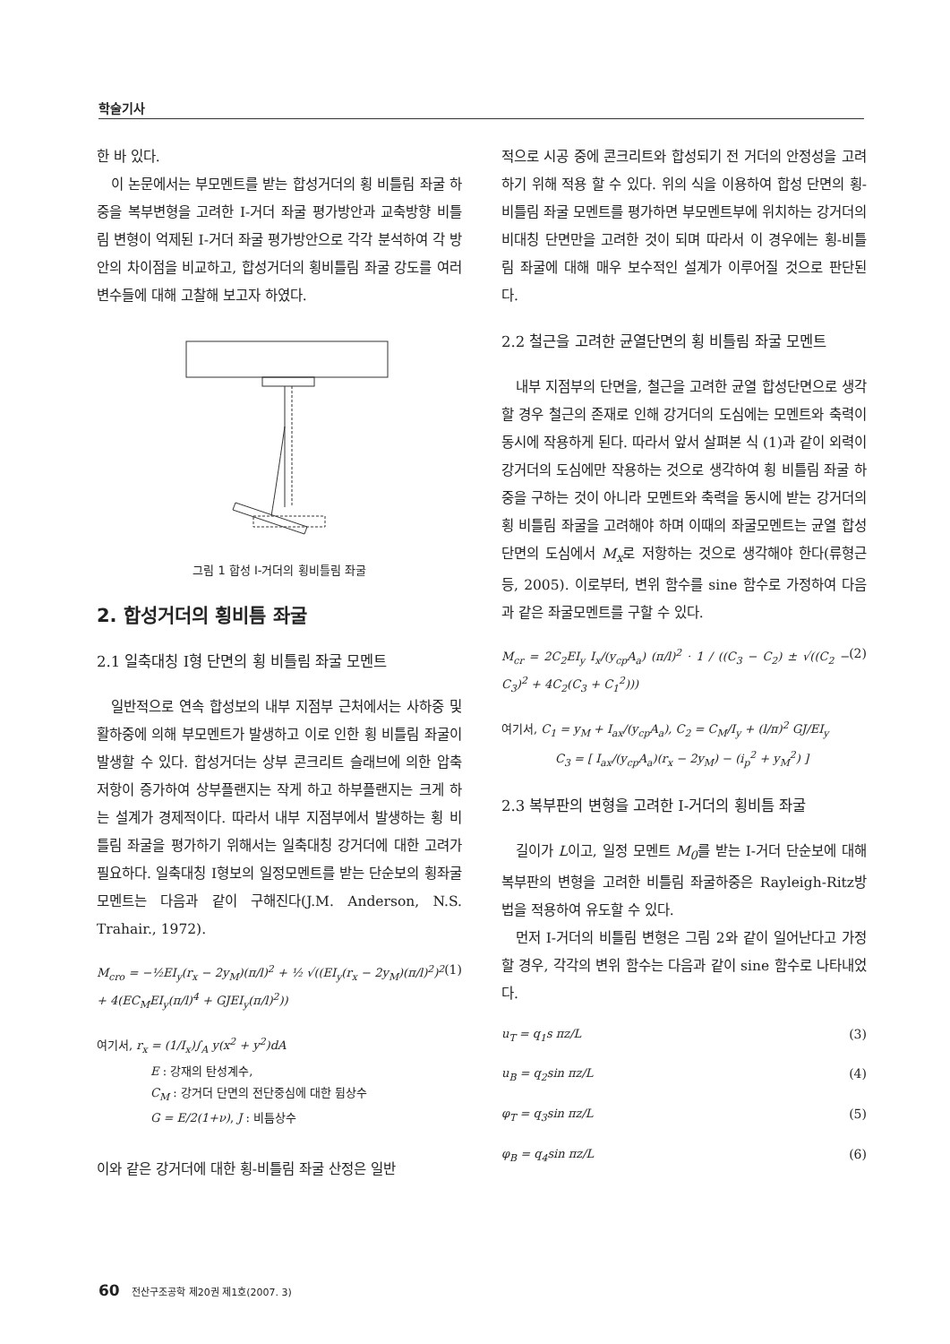학술기사
한 바 있다.
이 논문에서는 부모멘트를 받는 합성거더의 횡 비틀림 좌굴 하중을 복부변형을 고려한 I-거더 좌굴 평가방안과 교축방향 비틀림 변형이 억제된 I-거더 좌굴 평가방안으로 각각 분석하여 각 방안의 차이점을 비교하고, 합성거더의 횡비틀림 좌굴 강도를 여러 변수들에 대해 고찰해 보고자 하였다.
그림 1 합성 I-거더의 횡비틀림 좌굴
2. 합성거더의 횡비틈 좌굴
2.1 일축대칭 I형 단면의 횡 비틀림 좌굴 모멘트
일반적으로 연속 합성보의 내부 지점부 근처에서는 사하중 및 활하중에 의해 부모멘트가 발생하고 이로 인한 횡 비틀림 좌굴이 발생할 수 있다. 합성거더는 상부 콘크리트 슬래브에 의한 압축저항이 증가하여 상부플랜지는 작게 하고 하부플랜지는 크게 하는 설계가 경제적이다. 따라서 내부 지점부에서 발생하는 횡 비틀림 좌굴을 평가하기 위해서는 일축대칭 강거더에 대한 고려가 필요하다. 일축대칭 I형보의 일정모멘트를 받는 단순보의 횡좌굴 모멘트는 다음과 같이 구해진다(J.M. Anderson, N.S. Trahair., 1972).
M<sub>cro</sub> = −½EI<sub>y</sub>(r<sub>x</sub> − 2y<sub>M</sub>)(π/l)<sup>2</sup> + ½ √((EI<sub>y</sub>(r<sub>x</sub> − 2y<sub>M</sub>)(π/l)<sup>2</sup>)<sup>2</sup> + 4(EC<sub>M</sub>EI<sub>y</sub>(π/l)<sup>4</sup> + GJEI<sub>y</sub>(π/l)<sup>2</sup>)) (1)
여기서, r<sub>x</sub> = (1/I<sub>x</sub>)∫<sub>A</sub> y(x<sup>2</sup> + y<sup>2</sup>)dA
E : 강재의 탄성계수,
C<sub>M</sub> : 강거더 단면의 전단중심에 대한 뒴상수
G = E/2(1+ν), J : 비틈상수
이와 같은 강거더에 대한 횡-비틀림 좌굴 산정은 일반
적으로 시공 중에 콘크리트와 합성되기 전 거더의 안정성을 고려하기 위해 적용 할 수 있다. 위의 식을 이용하여 합성 단면의 횡-비틀림 좌굴 모멘트를 평가하면 부모멘트부에 위치하는 강거더의 비대칭 단면만을 고려한 것이 되며 따라서 이 경우에는 횡-비틀림 좌굴에 대해 매우 보수적인 설계가 이루어질 것으로 판단된다.
2.2 철근을 고려한 균열단면의 횡 비틀림 좌굴 모멘트
내부 지점부의 단면을, 철근을 고려한 균열 합성단면으로 생각할 경우 철근의 존재로 인해 강거더의 도심에는 모멘트와 축력이 동시에 작용하게 된다. 따라서 앞서 살펴본 식 (1)과 같이 외력이 강거더의 도심에만 작용하는 것으로 생각하여 횡 비틀림 좌굴 하중을 구하는 것이 아니라 모멘트와 축력을 동시에 받는 강거더의 횡 비틀림 좌굴을 고려해야 하며 이때의 좌굴모멘트는 균열 합성단면의 도심에서 M<sub>x</sub>로 저항하는 것으로 생각해야 한다(류형근 등, 2005). 이로부터, 변위 함수를 sine 함수로 가정하여 다음과 같은 좌굴모멘트를 구할 수 있다.
M<sub>cr</sub> = 2C<sub>2</sub>EI<sub>y</sub> I<sub>x</sub>/(y<sub>cp</sub>A<sub>a</sub>) (π/l)<sup>2</sup> · 1 / ((C<sub>3</sub> − C<sub>2</sub>) ± √((C<sub>2</sub> − C<sub>3</sub>)<sup>2</sup> + 4C<sub>2</sub>(C<sub>3</sub> + C<sub>1</sub><sup>2</sup>))) (2)
여기서, C<sub>1</sub> = y<sub>M</sub> + I<sub>ax</sub>/(y<sub>cp</sub>A<sub>a</sub>), C<sub>2</sub> = C<sub>M</sub>/I<sub>y</sub> + (l/π)<sup>2</sup> GJ/EI<sub>y</sub>
C<sub>3</sub> = [ I<sub>ax</sub>/(y<sub>cp</sub>A<sub>a</sub>)(r<sub>x</sub> − 2y<sub>M</sub>) − (i<sub>p</sub><sup>2</sup> + y<sub>M</sub><sup>2</sup>) ]
2.3 복부판의 변형을 고려한 I-거더의 횡비틈 좌굴
길이가 L이고, 일정 모멘트 M<sub>0</sub>를 받는 I-거더 단순보에 대해 복부판의 변형을 고려한 비틀림 좌굴하중은 Rayleigh-Ritz방법을 적용하여 유도할 수 있다.
먼저 I-거더의 비틀림 변형은 그림 2와 같이 일어난다고 가정할 경우, 각각의 변위 함수는 다음과 같이 sine 함수로 나타내었다.
u<sub>T</sub> = q<sub>1</sub>s πz/L (3)
u<sub>B</sub> = q<sub>2</sub>sin πz/L (4)
φ<sub>T</sub> = q<sub>3</sub>sin πz/L (5)
φ<sub>B</sub> = q<sub>4</sub>sin πz/L (6)
60 전산구조공학 제20권 제1호(2007. 3)